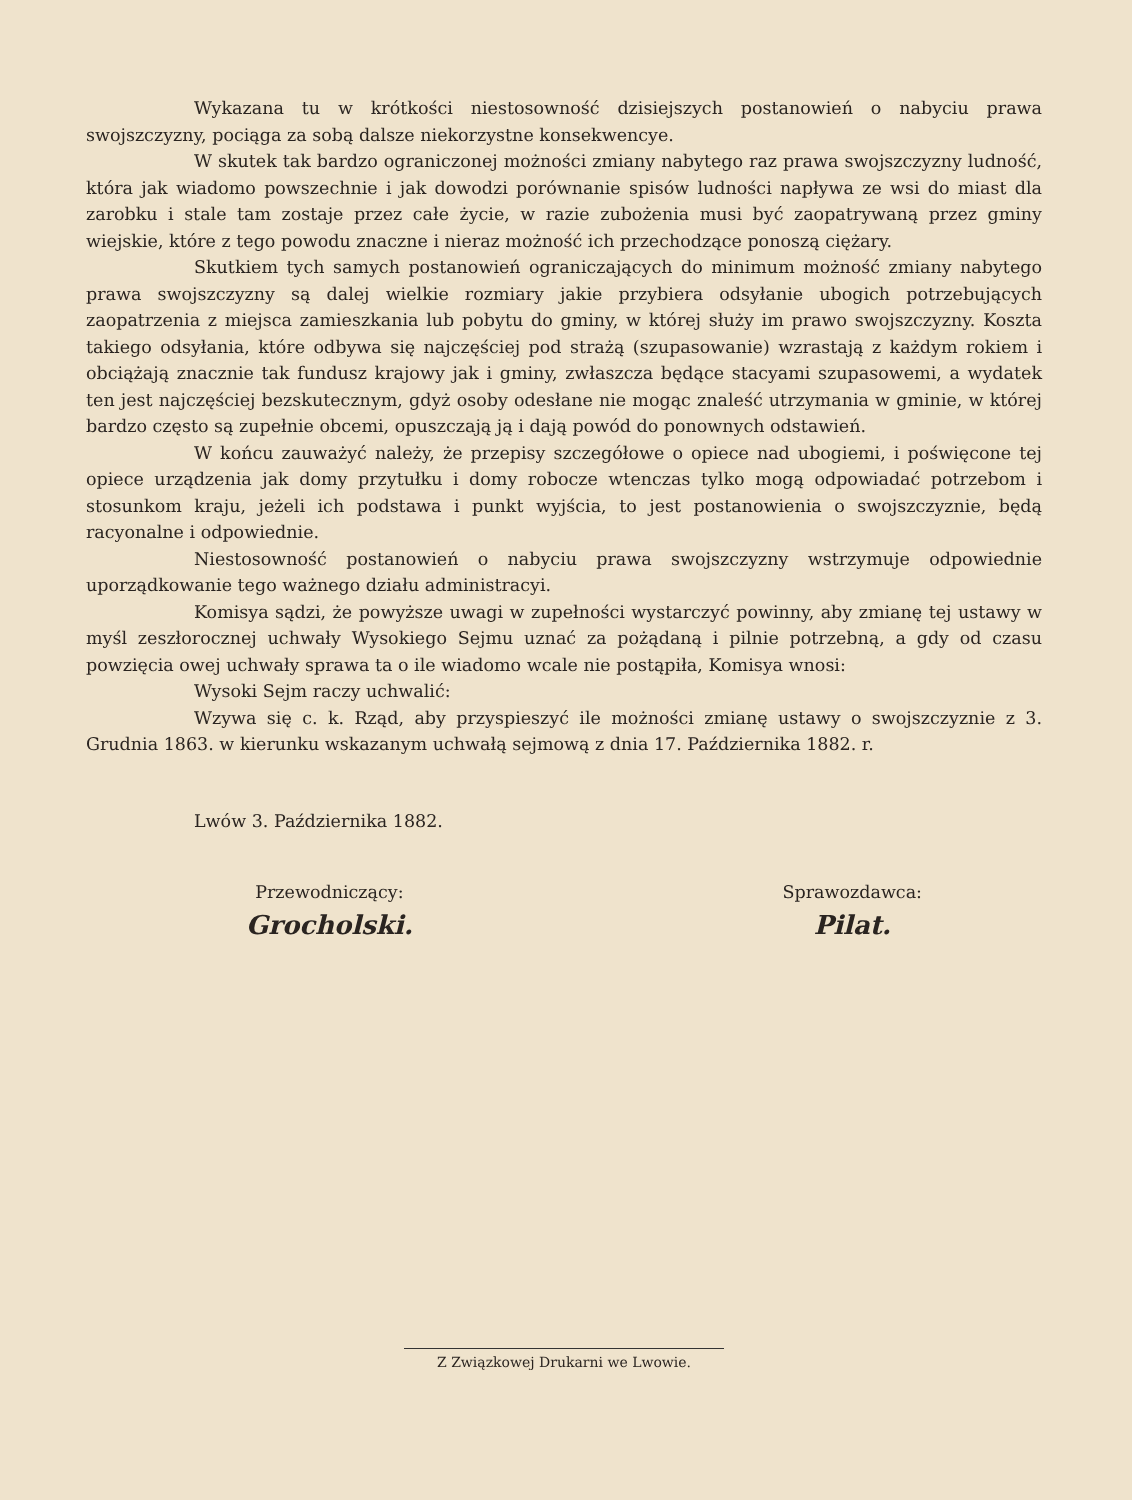Wykazana tu w krótkości niestosowność dzisiejszych postanowień o nabyciu prawa swojszczyzny, pociąga za sobą dalsze niekorzystne konsekwencye.
W skutek tak bardzo ograniczonej możności zmiany nabytego raz prawa swojszczyzny ludność, która jak wiadomo powszechnie i jak dowodzi porównanie spisów ludności napływa ze wsi do miast dla zarobku i stale tam zostaje przez całe życie, w razie zubożenia musi być zaopatrywaną przez gminy wiejskie, które z tego powodu znaczne i nieraz możność ich przechodzące ponoszą ciężary.
Skutkiem tych samych postanowień ograniczających do minimum możność zmiany nabytego prawa swojszczyzny są dalej wielkie rozmiary jakie przybiera odsyłanie ubogich potrzebujących zaopatrzenia z miejsca zamieszkania lub pobytu do gminy, w której służy im prawo swojszczyzny. Koszta takiego odsyłania, które odbywa się najczęściej pod strażą (szupasowanie) wzrastają z każdym rokiem i obciążają znacznie tak fundusz krajowy jak i gminy, zwłaszcza będące stacyami szupasowemi, a wydatek ten jest najczęściej bezskutecznym, gdyż osoby odesłane nie mogąc znaleść utrzymania w gminie, w której bardzo często są zupełnie obcemi, opuszczają ją i dają powód do ponownych odstawień.
W końcu zauważyć należy, że przepisy szczegółowe o opiece nad ubogiemi, i poświęcone tej opiece urządzenia jak domy przytułku i domy robocze wtenczas tylko mogą odpowiadać potrzebom i stosunkom kraju, jeżeli ich podstawa i punkt wyjścia, to jest postanowienia o swojszczyznie, będą racyonalne i odpowiednie.
Niestosowność postanowień o nabyciu prawa swojszczyzny wstrzymuje odpowiednie uporządkowanie tego ważnego działu administracyi.
Komisya sądzi, że powyższe uwagi w zupełności wystarczyć powinny, aby zmianę tej ustawy w myśl zeszłorocznej uchwały Wysokiego Sejmu uznać za pożądaną i pilnie potrzebną, a gdy od czasu powzięcia owej uchwały sprawa ta o ile wiadomo wcale nie postąpiła, Komisya wnosi:
Wysoki Sejm raczy uchwalić:
Wzywa się c. k. Rząd, aby przyspieszyć ile możności zmianę ustawy o swojszczyznie z 3. Grudnia 1863. w kierunku wskazanym uchwałą sejmową z dnia 17. Października 1882. r.
Lwów 3. Października 1882.
Przewodniczący:
Grocholski.
Sprawozdawca:
Pilat.
Z Związkowej Drukarni we Lwowie.